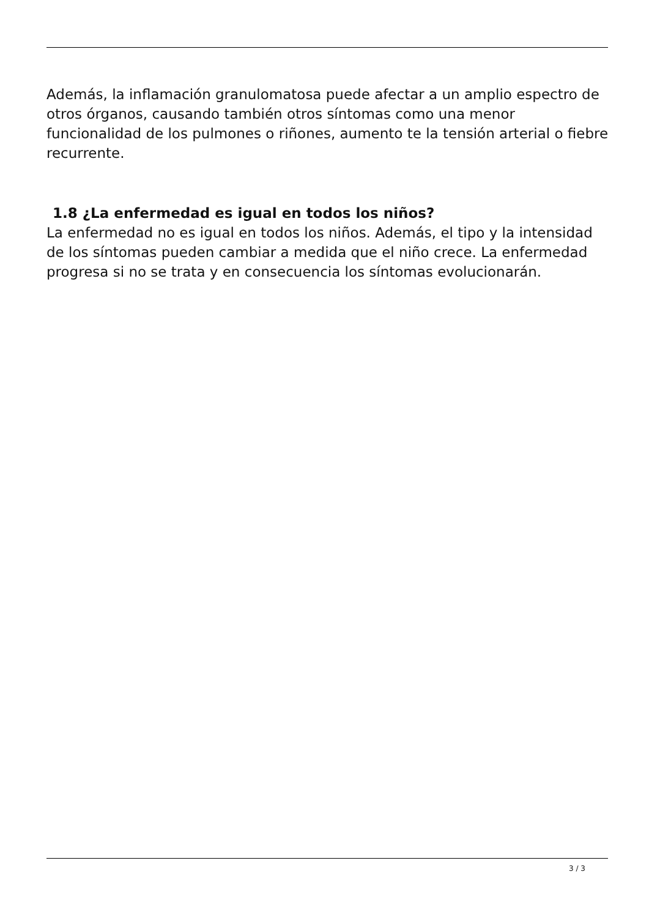Además, la inflamación granulomatosa puede afectar a un amplio espectro de otros órganos, causando también otros síntomas como una menor funcionalidad de los pulmones o riñones, aumento te la tensión arterial o fiebre recurrente.
1.8 ¿La enfermedad es igual en todos los niños?
La enfermedad no es igual en todos los niños. Además, el tipo y la intensidad de los síntomas pueden cambiar a medida que el niño crece. La enfermedad progresa si no se trata y en consecuencia los síntomas evolucionarán.
3 / 3